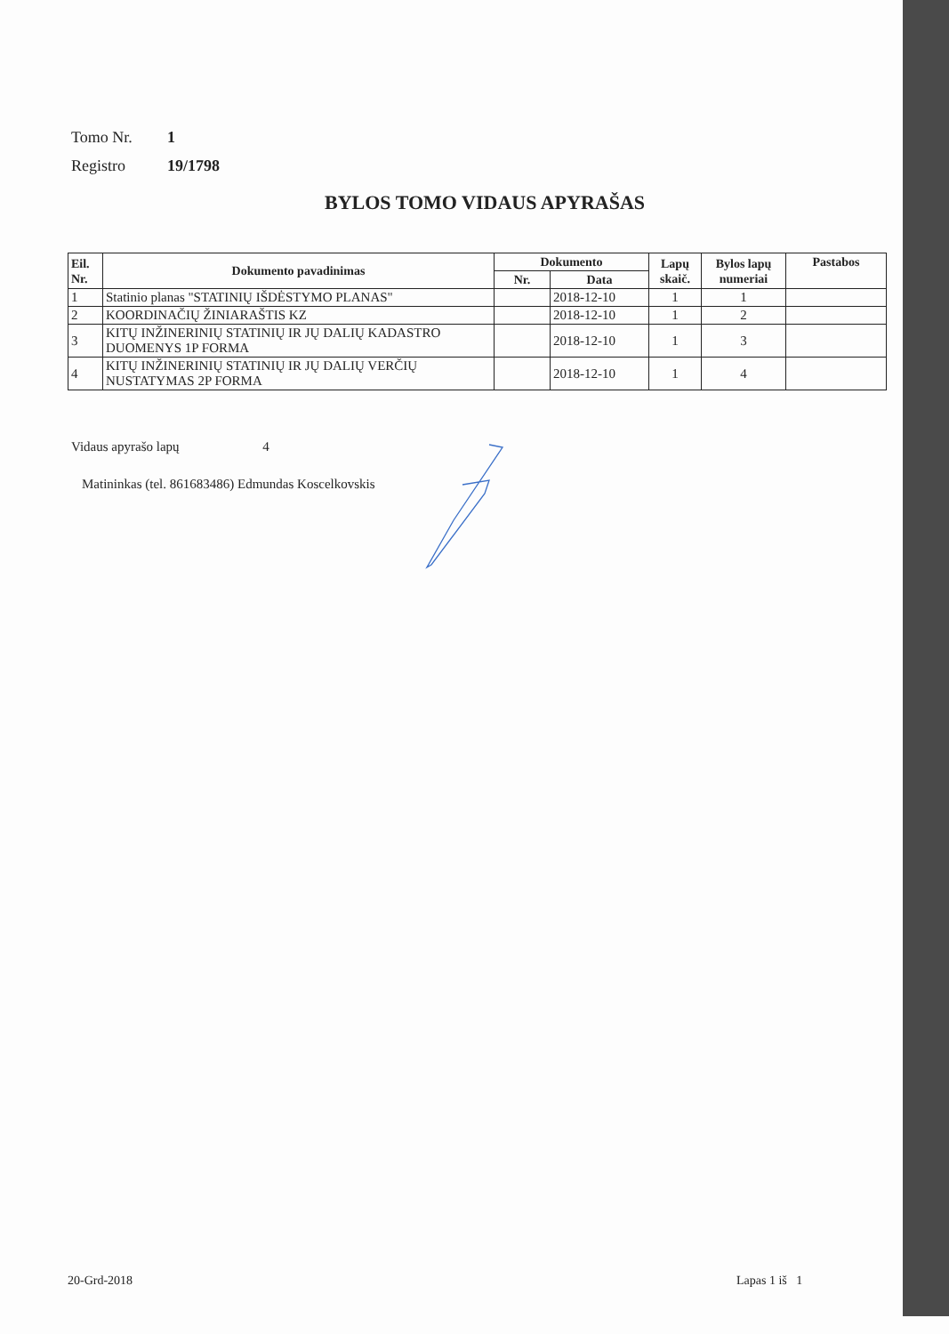Tomo Nr. 1
Registro 19/1798
BYLOS TOMO VIDAUS APYRAŠAS
| Eil. Nr. | Dokumento pavadinimas | Dokumento | | Lapų skaič. | Bylos lapų numeriai | Pastabos |
| --- | --- | --- | --- | --- | --- | --- |
| | | Nr. | Data | | | |
| 1 | Statinio planas "STATINIŲ IŠDĖSTYMO PLANAS" | | 2018-12-10 | 1 | 1 | |
| 2 | KOORDINAČIŲ ŽINIARAŠTIS KZ | | 2018-12-10 | 1 | 2 | |
| 3 | KITŲ INŽINERINIŲ STATINIŲ IR JŲ DALIŲ KADASTRO DUOMENYS 1P FORMA | | 2018-12-10 | 1 | 3 | |
| 4 | KITŲ INŽINERINIŲ STATINIŲ IR JŲ DALIŲ VERČIŲ NUSTATYMAS 2P FORMA | | 2018-12-10 | 1 | 4 | |
Vidaus apyrašo lapų 4
Matininkas (tel. 861683486) Edmundas Koscelkovskis
20-Grd-2018 Lapas 1 iš 1